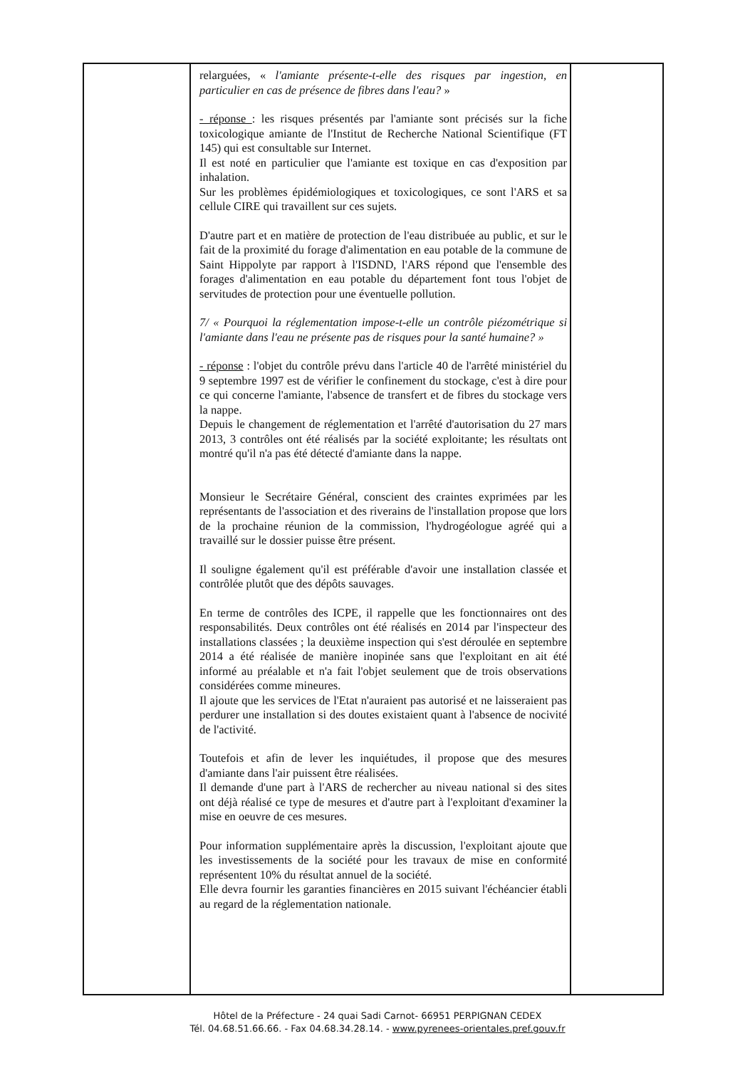| | relarguées, « l'amiante présente-t-elle des risques par ingestion, en particulier en cas de présence de fibres dans l'eau? » - réponse : les risques présentés par l'amiante sont précisés sur la fiche toxicologique amiante de l'Institut de Recherche National Scientifique (FT 145) qui est consultable sur Internet. Il est noté en particulier que l'amiante est toxique en cas d'exposition par inhalation. Sur les problèmes épidémiologiques et toxicologiques, ce sont l'ARS et sa cellule CIRE qui travaillent sur ces sujets. D'autre part et en matière de protection de l'eau distribuée au public, et sur le fait de la proximité du forage d'alimentation en eau potable de la commune de Saint Hippolyte par rapport à l'ISDND, l'ARS répond que l'ensemble des forages d'alimentation en eau potable du département font tous l'objet de servitudes de protection pour une éventuelle pollution. 7/ « Pourquoi la réglementation impose-t-elle un contrôle piézométrique si l'amiante dans l'eau ne présente pas de risques pour la santé humaine? » - réponse : l'objet du contrôle prévu dans l'article 40 de l'arrêté ministériel du 9 septembre 1997 est de vérifier le confinement du stockage, c'est à dire pour ce qui concerne l'amiante, l'absence de transfert et de fibres du stockage vers la nappe. Depuis le changement de réglementation et l'arrêté d'autorisation du 27 mars 2013, 3 contrôles ont été réalisés par la société exploitante; les résultats ont montré qu'il n'a pas été détecté d'amiante dans la nappe. Monsieur le Secrétaire Général, conscient des craintes exprimées par les représentants de l'association et des riverains de l'installation propose que lors de la prochaine réunion de la commission, l'hydrogéologue agréé qui a travaillé sur le dossier puisse être présent. Il souligne également qu'il est préférable d'avoir une installation classée et contrôlée plutôt que des dépôts sauvages. En terme de contrôles des ICPE, il rappelle que les fonctionnaires ont des responsabilités. Deux contrôles ont été réalisés en 2014 par l'inspecteur des installations classées ; la deuxième inspection qui s'est déroulée en septembre 2014 a été réalisée de manière inopinée sans que l'exploitant en ait été informé au préalable et n'a fait l'objet seulement que de trois observations considérées comme mineures. Il ajoute que les services de l'Etat n'auraient pas autorisé et ne laisseraient pas perdurer une installation si des doutes existaient quant à l'absence de nocivité de l'activité. Toutefois et afin de lever les inquiétudes, il propose que des mesures d'amiante dans l'air puissent être réalisées. Il demande d'une part à l'ARS de rechercher au niveau national si des sites ont déjà réalisé ce type de mesures et d'autre part à l'exploitant d'examiner la mise en oeuvre de ces mesures. Pour information supplémentaire après la discussion, l'exploitant ajoute que les investissements de la société pour les travaux de mise en conformité représentent 10% du résultat annuel de la société. Elle devra fournir les garanties financières en 2015 suivant l'échéancier établi au regard de la réglementation nationale. | |
Hôtel de la Préfecture - 24 quai Sadi Carnot- 66951 PERPIGNAN CEDEX
Tél. 04.68.51.66.66. - Fax 04.68.34.28.14. - www.pyrenees-orientales.pref.gouv.fr